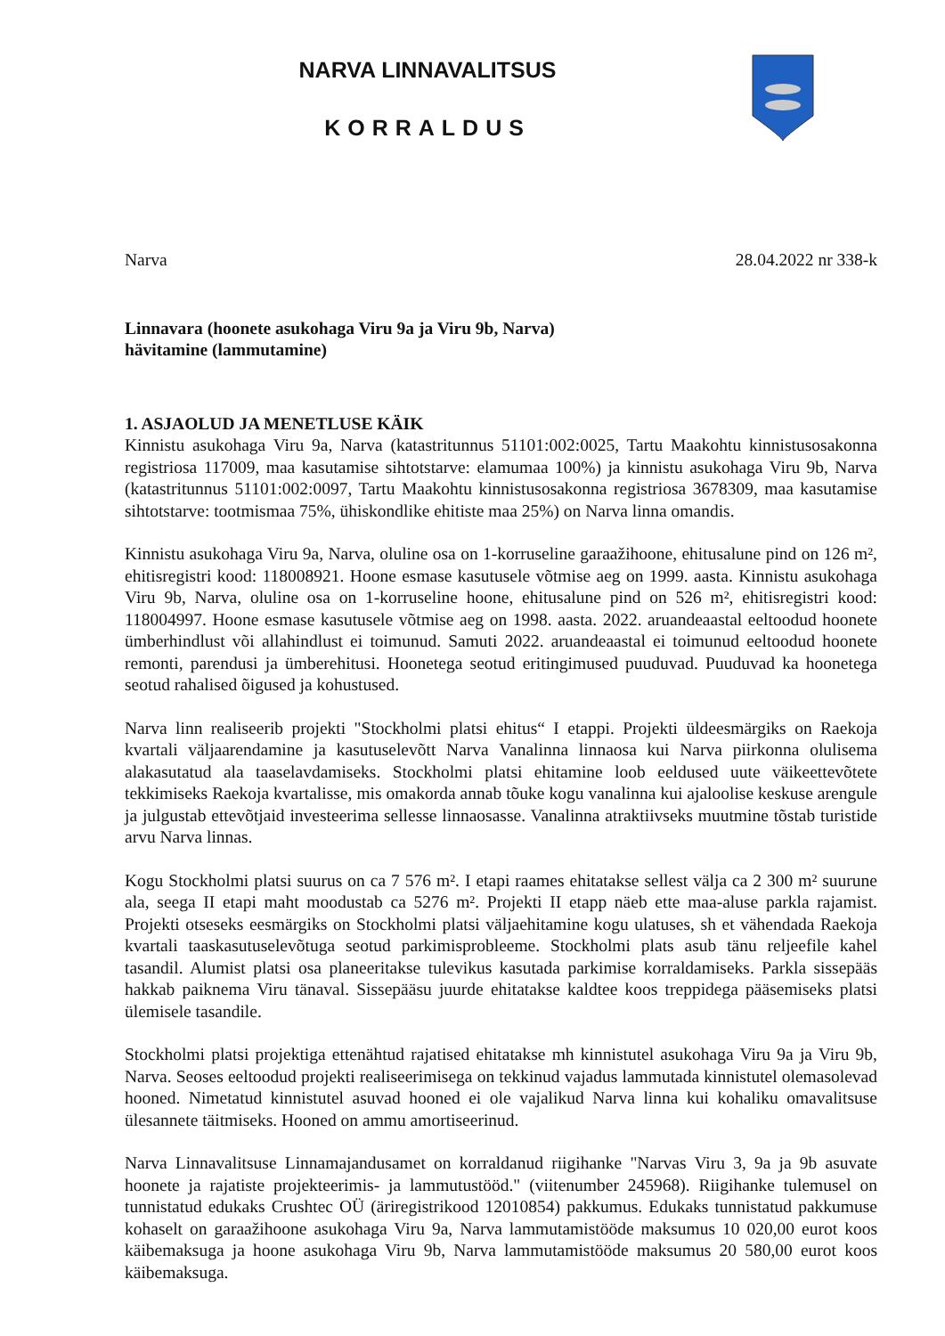NARVA LINNAVALITSUS
KORRALDUS
Narva 28.04.2022 nr 338-k
Linnavara (hoonete asukohaga Viru 9a ja Viru 9b, Narva)
hävitamine (lammutamine)
1. ASJAOLUD JA MENETLUSE KÄIK
Kinnistu asukohaga Viru 9a, Narva (katastritunnus 51101:002:0025, Tartu Maakohtu kinnistusosakonna registriosa 117009, maa kasutamise sihtotstarve: elamumaa 100%) ja kinnistu asukohaga Viru 9b, Narva (katastritunnus 51101:002:0097, Tartu Maakohtu kinnistusosakonna registriosa 3678309, maa kasutamise sihtotstarve: tootmismaa 75%, ühiskondlike ehitiste maa 25%) on Narva linna omandis.
Kinnistu asukohaga Viru 9a, Narva, oluline osa on 1-korruseline garaažihoone, ehitusalune pind on 126 m², ehitisregistri kood: 118008921. Hoone esmase kasutusele võtmise aeg on 1999. aasta. Kinnistu asukohaga Viru 9b, Narva, oluline osa on 1-korruseline hoone, ehitusalune pind on 526 m², ehitisregistri kood: 118004997. Hoone esmase kasutusele võtmise aeg on 1998. aasta. 2022. aruandeaastal eeltoodud hoonete ümberhindlust või allahindlust ei toimunud. Samuti 2022. aruandeaastal ei toimunud eeltoodud hoonete remonti, parendusi ja ümberehitusi. Hoonetega seotud eritingimused puuduvad. Puuduvad ka hoonetega seotud rahalised õigused ja kohustused.
Narva linn realiseerib projekti "Stockholmi platsi ehitus“ I etappi. Projekti üldeesmärgiks on Raekoja kvartali väljaarendamine ja kasutuselevõtt Narva Vanalinna linnaosa kui Narva piirkonna olulisema alakasutatud ala taaselavdamiseks. Stockholmi platsi ehitamine loob eeldused uute väikeettevõtete tekkimiseks Raekoja kvartalisse, mis omakorda annab tõuke kogu vanalinna kui ajaloolise keskuse arengule ja julgustab ettevõtjaid investeerima sellesse linnaosasse. Vanalinna atraktiivseks muutmine tõstab turistide arvu Narva linnas.
Kogu Stockholmi platsi suurus on ca 7 576 m². I etapi raames ehitatakse sellest välja ca 2 300 m² suurune ala, seega II etapi maht moodustab ca 5276 m². Projekti II etapp näeb ette maa-aluse parkla rajamist. Projekti otseseks eesmärgiks on Stockholmi platsi väljaehitamine kogu ulatuses, sh et vähendada Raekoja kvartali taaskasutuselevõtuga seotud parkimisprobleeme. Stockholmi plats asub tänu reljeefile kahel tasandil. Alumist platsi osa planeeritakse tulevikus kasutada parkimise korraldamiseks. Parkla sissepääs hakkab paiknema Viru tänaval. Sissepääsu juurde ehitatakse kaldtee koos treppidega pääsemiseks platsi ülemisele tasandile.
Stockholmi platsi projektiga ettenähtud rajatised ehitatakse mh kinnistutel asukohaga Viru 9a ja Viru 9b, Narva. Seoses eeltoodud projekti realiseerimisega on tekkinud vajadus lammutada kinnistutel olemasolevad hooned. Nimetatud kinnistutel asuvad hooned ei ole vajalikud Narva linna kui kohaliku omavalitsuse ülesannete täitmiseks. Hooned on ammu amortiseerinud.
Narva Linnavalitsuse Linnamajandusamet on korraldanud riigihanke "Narvas Viru 3, 9a ja 9b asuvate hoonete ja rajatiste projekteerimis- ja lammutustööd." (viitenumber 245968). Riigihanke tulemusel on tunnistatud edukaks Crushtec OÜ (äriregistrikood 12010854) pakkumus. Edukaks tunnistatud pakkumuse kohaselt on garaažihoone asukohaga Viru 9a, Narva lammutamistööde maksumus 10 020,00 eurot koos käibemaksuga ja hoone asukohaga Viru 9b, Narva lammutamistööde maksumus 20 580,00 eurot koos käibemaksuga.